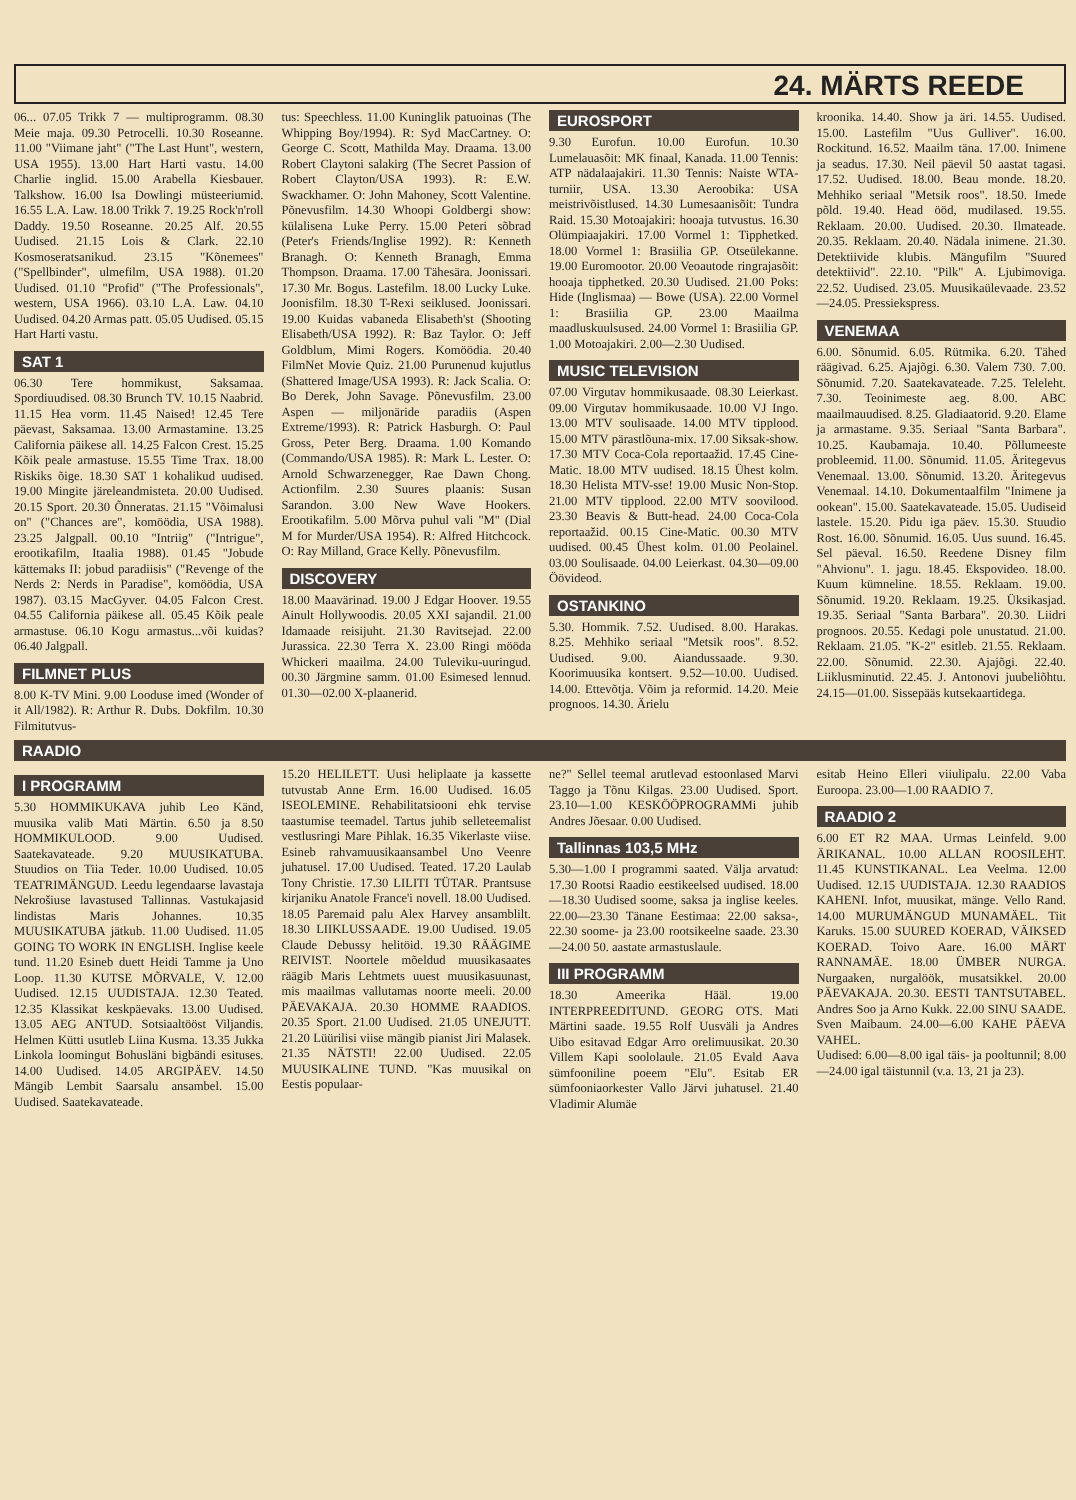24. MÄRTS REEDE
06... 07.05 Trikk 7 — multiprogramm. 08.30 Meie maja. 09.30 Petrocelli. 10.30 Roseanne. 11.00 "Viimane jaht" ("The Last Hunt", western, USA 1955). 13.00 Hart Harti vastu. 14.00 Charlie inglid. 15.00 Arabella Kiesbauer. Talkshow. 16.00 Isa Dowlingi müsteeriumid. 16.55 L.A. Law. 18.00 Trikk 7. 19.25 Rock'n'roll Daddy. 19.50 Roseanne. 20.25 Alf. 20.55 Uudised. 21.15 Lois & Clark. 22.10 Kosmoseratsanikud. 23.15 "Kõnemees" ("Spellbinder", ulmefilm, USA 1988). 01.20 Uudised. 01.10 "Profid" ("The Professionals", western, USA 1966). 03.10 L.A. Law. 04.10 Uudised. 04.20 Armas patt. 05.05 Uudised. 05.15 Hart Harti vastu.
SAT 1
06.30 Tere hommikust, Saksamaa. Spordiuudised. 08.30 Brunch TV. 10.15 Naabrid. 11.15 Hea vorm. 11.45 Naised! 12.45 Tere päevast, Saksamaa. 13.00 Armastamine. 13.25 California päikese all. 14.25 Falcon Crest. 15.25 Kõik peale armastuse. 15.55 Time Trax. 18.00 Riskiks õige. 18.30 SAT 1 kohalikud uudised. 19.00 Mingite järeleandmisteta. 20.00 Uudised. 20.15 Sport. 20.30 Õnneratas. 21.15 "Võimalusi on" ("Chances are", komöödia, USA 1988). 23.25 Jalgpall. 00.10 "Intriig" ("Intrigue", erootikafilm, Itaalia 1988). 01.45 "Jobude kättemaks II: jobud paradiisis" ("Revenge of the Nerds 2: Nerds in Paradise", komöödia, USA 1987). 03.15 MacGyver. 04.05 Falcon Crest. 04.55 California päikese all. 05.45 Kõik peale armastuse. 06.10 Kogu armastus...või kuidas? 06.40 Jalgpall.
FILMNET PLUS
8.00 K-TV Mini. 9.00 Looduse imed (Wonder of it All/1982). R: Arthur R. Dubs. Dokfilm. 10.30 Filmitutvus-
tus: Speechless. 11.00 Kuninglik patuoinas (The Whipping Boy/1994). R: Syd MacCartney. O: George C. Scott, Mathilda May. Draama. 13.00 Robert Claytoni salakirg (The Secret Passion of Robert Clayton/USA 1993). R: E.W. Swackhamer. O: John Mahoney, Scott Valentine. Põnevusfilm. 14.30 Whoopi Goldbergi show: külalisena Luke Perry. 15.00 Peteri sõbrad (Peter's Friends/Inglise 1992). R: Kenneth Branagh. O: Kenneth Branagh, Emma Thompson. Draama. 17.00 Tähesära. Joonissari. 17.30 Mr. Bogus. Lastefilm. 18.00 Lucky Luke. Joonisfilm. 18.30 T-Rexi seiklused. Joonissari. 19.00 Kuidas vabaneda Elisabeth'st (Shooting Elisabeth/USA 1992). R: Baz Taylor. O: Jeff Goldblum, Mimi Rogers. Komöödia. 20.40 FilmNet Movie Quiz. 21.00 Purunenud kujutlus (Shattered Image/USA 1993). R: Jack Scalia. O: Bo Derek, John Savage. Põnevusfilm. 23.00 Aspen — miljonäride paradiis (Aspen Extreme/1993). R: Patrick Hasburgh. O: Paul Gross, Peter Berg. Draama. 1.00 Komando (Commando/USA 1985). R: Mark L. Lester. O: Arnold Schwarzenegger, Rae Dawn Chong. Actionfilm. 2.30 Suures plaanis: Susan Sarandon. 3.00 New Wave Hookers. Erootikafilm. 5.00 Mõrva puhul vali "M" (Dial M for Murder/USA 1954). R: Alfred Hitchcock. O: Ray Milland, Grace Kelly. Põnevusfilm.
DISCOVERY
18.00 Maavärinad. 19.00 J Edgar Hoover. 19.55 Ainult Hollywoodis. 20.05 XXI sajandil. 21.00 Idamaade reisijuht. 21.30 Ravitsejad. 22.00 Jurassica. 22.30 Terra X. 23.00 Ringi mööda Whickeri maailma. 24.00 Tuleviku-uuringud. 00.30 Järgmine samm. 01.00 Esimesed lennud. 01.30—02.00 X-plaanerid.
EUROSPORT
9.30 Eurofun. 10.00 Eurofun. 10.30 Lumelauasõit: MK finaal, Kanada. 11.00 Tennis: ATP nädalaajakiri. 11.30 Tennis: Naiste WTA-turniir, USA. 13.30 Aeroobika: USA meistrivõistlused. 14.30 Lumesaanisõit: Tundra Raid. 15.30 Motoajakiri: hooaja tutvustus. 16.30 Olümpiaajakiri. 17.00 Vormel 1: Tipphetked. 18.00 Vormel 1: Brasiilia GP. Otseülekanne. 19.00 Euromootor. 20.00 Veoautode ringrajasõit: hooaja tipphetked. 20.30 Uudised. 21.00 Poks: Hide (Inglismaa) — Bowe (USA). 22.00 Vormel 1: Brasiilia GP. 23.00 Maailma maadluskuulsused. 24.00 Vormel 1: Brasiilia GP. 1.00 Motoajakiri. 2.00—2.30 Uudised.
MUSIC TELEVISION
07.00 Virgutav hommikusaade. 08.30 Leierkast. 09.00 Virgutav hommikusaade. 10.00 VJ Ingo. 13.00 MTV soulisaade. 14.00 MTV tipplood. 15.00 MTV pärastlõuna-mix. 17.00 Siksak-show. 17.30 MTV Coca-Cola reportaažid. 17.45 Cine-Matic. 18.00 MTV uudised. 18.15 Ühest kolm. 18.30 Helista MTV-sse! 19.00 Music Non-Stop. 21.00 MTV tipplood. 22.00 MTV soovilood. 23.30 Beavis & Butt-head. 24.00 Coca-Cola reportaažid. 00.15 Cine-Matic. 00.30 MTV uudised. 00.45 Ühest kolm. 01.00 Peolainel. 03.00 Soulisaade. 04.00 Leierkast. 04.30—09.00 Öövideod.
OSTANKINO
5.30. Hommik. 7.52. Uudised. 8.00. Harakas. 8.25. Mehhiko seriaal "Metsik roos". 8.52. Uudised. 9.00. Aiandussaade. 9.30. Koorimuusika kontsert. 9.52—10.00. Uudised. 14.00. Ettevõtja. Võim ja reformid. 14.20. Meie prognoos. 14.30. Ärielu
kroonika. 14.40. Show ja äri. 14.55. Uudised. 15.00. Lastefilm "Uus Gulliver". 16.00. Rockitund. 16.52. Maailm täna. 17.00. Inimene ja seadus. 17.30. Neil päevil 50 aastat tagasi. 17.52. Uudised. 18.00. Beau monde. 18.20. Mehhiko seriaal "Metsik roos". 18.50. Imede põld. 19.40. Head ööd, mudilased. 19.55. Reklaam. 20.00. Uudised. 20.30. Ilmateade. 20.35. Reklaam. 20.40. Nädala inimene. 21.30. Detektiivide klubis. Mängufilm "Suured detektiivid". 22.10. "Pilk" A. Ljubimoviga. 22.52. Uudised. 23.05. Muusikaülevaade. 23.52—24.05. Pressiekspress.
VENEMAA
6.00. Sõnumid. 6.05. Rütmika. 6.20. Tähed räägivad. 6.25. Ajajõgi. 6.30. Valem 730. 7.00. Sõnumid. 7.20. Saatekavateade. 7.25. Teleleht. 7.30. Teoinimeste aeg. 8.00. ABC maailmauudised. 8.25. Gladiaatorid. 9.20. Elame ja armastame. 9.35. Seriaal "Santa Barbara". 10.25. Kaubamaja. 10.40. Põllumeeste probleemid. 11.00. Sõnumid. 11.05. Äritegevus Venemaal. 13.00. Sõnumid. 13.20. Äritegevus Venemaal. 14.10. Dokumentaalfilm "Inimene ja ookean". 15.00. Saatekavateade. 15.05. Uudiseid lastele. 15.20. Pidu iga päev. 15.30. Stuudio Rost. 16.00. Sõnumid. 16.05. Uus suund. 16.45. Sel päeval. 16.50. Reedene Disney film "Ahvionu". 1. jagu. 18.45. Ekspovideo. 18.00. Kuum kümneline. 18.55. Reklaam. 19.00. Sõnumid. 19.20. Reklaam. 19.25. Üksikasjad. 19.35. Seriaal "Santa Barbara". 20.30. Liidri prognoos. 20.55. Kedagi pole unustatud. 21.00. Reklaam. 21.05. "K-2" esitleb. 21.55. Reklaam. 22.00. Sõnumid. 22.30. Ajajõgi. 22.40. Liiklusminutid. 22.45. J. Antonovi juubeliõhtu. 24.15—01.00. Sissepääs kutsekaartidega.
RAADIO
I PROGRAMM
5.30 HOMMIKUKAVA juhib Leo Känd, muusika valib Mati Märtin. 6.50 ja 8.50 HOMMIKULOOD. 9.00 Uudised. Saatekavateade. 9.20 MUUSIKATUBA. Stuudios on Tiia Teder. 10.00 Uudised. 10.05 TEATRIMÄNGUD. Leedu legendaarse lavastaja Nekrošiuse lavastused Tallinnas. Vastukajasid lindistas Maris Johannes. 10.35 MUUSIKATUBA jätkub. 11.00 Uudised. 11.05 GOING TO WORK IN ENGLISH. Inglise keele tund. 11.20 Esineb duett Heidi Tamme ja Uno Loop. 11.30 KUTSE MÕRVALE, V. 12.00 Uudised. 12.15 UUDISTAJA. 12.30 Teated. 12.35 Klassikat keskpäevaks. 13.00 Uudised. 13.05 AEG ANTUD. Sotsiaaltööst Viljandis. Helmen Kütti usutleb Liina Kusma. 13.35 Jukka Linkola loomingut Bohusläni bigbändi esituses. 14.00 Uudised. 14.05 ARGIPÄEV. 14.50 Mängib Lembit Saarsalu ansambel. 15.00 Uudised. Saatekavateade.
15.20 HELILETT. Uusi heliplaate ja kassette tutvustab Anne Erm. 16.00 Uudised. 16.05 ISEOLEMINE. Rehabilitatsiooni ehk tervise taastumise teemadel. Tartus juhib selleteemalist vestlusringi Mare Pihlak. 16.35 Vikerlaste viise. Esineb rahvamuusikaansambel Uno Veenre juhatusel. 17.00 Uudised. Teated. 17.20 Laulab Tony Christie. 17.30 LILITI TÜTAR. Prantsuse kirjaniku Anatole France'i novell. 18.00 Uudised. 18.05 Paremaid palu Alex Harvey ansamblilt. 18.30 LIIKLUSSAADE. 19.00 Uudised. 19.05 Claude Debussy helitöid. 19.30 RÄÄGIME REIVIST. Noortele mõeldud muusikasaates räägib Maris Lehtmets uuest muusikasuunast, mis maailmas vallutamas noorte meeli. 20.00 PÄEVAKAJA. 20.30 HOMME RAADIOS. 20.35 Sport. 21.00 Uudised. 21.05 UNEJUTT. 21.20 Lüürilisi viise mängib pianist Jiri Malasek. 21.35 NÄTSTI! 22.00 Uudised. 22.05 MUUSIKALINE TUND. "Kas muusikal on Eestis populaar-
ne?" Sellel teemal arutlevad estoonlased Marvi Taggo ja Tõnu Kilgas. 23.00 Uudised. Sport. 23.10—1.00 KESKÖÖPROGRAMMi juhib Andres Jõesaar. 0.00 Uudised.
Tallinnas 103,5 MHz
5.30—1.00 I programmi saated. Välja arvatud: 17.30 Rootsi Raadio eestikeelsed uudised. 18.00—18.30 Uudised soome, saksa ja inglise keeles. 22.00—23.30 Tänane Eestimaa: 22.00 saksa-, 22.30 soome- ja 23.00 rootsikeelne saade. 23.30—24.00 50. aastate armastuslaule.
III PROGRAMM
18.30 Ameerika Hääl. 19.00 INTERPREEDITUND. GEORG OTS. Mati Märtini saade. 19.55 Rolf Uusväli ja Andres Uibo esitavad Edgar Arro orelimuusikat. 20.30 Villem Kapi soololaule. 21.05 Evald Aava sümfooniline poeem "Elu". Esitab ER sümfooniaorkester Vallo Järvi juhatusel. 21.40 Vladimir Alumäe
esitab Heino Elleri viiulipalu. 22.00 Vaba Euroopa. 23.00—1.00 RAADIO 7.
RAADIO 2
6.00 ET R2 MAA. Urmas Leinfeld. 9.00 ÄRIKANAL. 10.00 ALLAN ROOSILEHT. 11.45 KUNSTIKANAL. Lea Veelma. 12.00 Uudised. 12.15 UUDISTAJA. 12.30 RAADIOS KAHENI. Infot, muusikat, mänge. Vello Rand. 14.00 MURUMÄNGUD MUNAMÄEL. Tiit Karuks. 15.00 SUURED KOERAD, VÄIKSED KOERAD. Toivo Aare. 16.00 MÄRT RANNAMÄE. 18.00 ÜMBER NURGA. Nurgaaken, nurgalöök, musatsikkel. 20.00 PÄEVAKAJA. 20.30. EESTI TANTSUTABEL. Andres Soo ja Arno Kukk. 22.00 SINU SAADE. Sven Maibaum. 24.00—6.00 KAHE PÄEVA VAHEL.
Uudised: 6.00—8.00 igal täis- ja pooltunnil; 8.00—24.00 igal täistunnil (v.a. 13, 21 ja 23).